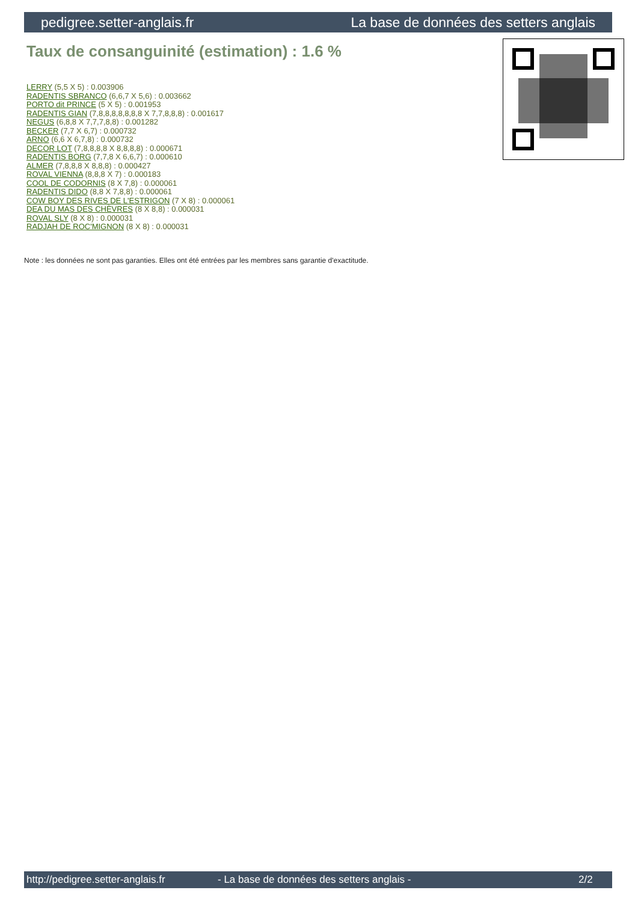pedigree.setter-anglais.fr La base de données des setters anglais
Taux de consanguinité (estimation) : 1.6 %
LERRY (5,5 X 5) : 0.003906
RADENTIS SBRANCO (6,6,7 X 5,6) : 0.003662
PORTO dit PRINCE (5 X 5) : 0.001953
RADENTIS GIAN (7,8,8,8,8,8,8,8 X 7,7,8,8,8) : 0.001617
NEGUS (6,8,8 X 7,7,7,8,8) : 0.001282
BECKER (7,7 X 6,7) : 0.000732
ARNO (6,6 X 6,7,8) : 0.000732
DECOR LOT (7,8,8,8,8 X 8,8,8,8) : 0.000671
RADENTIS BORG (7,7,8 X 6,6,7) : 0.000610
ALMER (7,8,8,8 X 8,8,8) : 0.000427
ROVAL VIENNA (8,8,8 X 7) : 0.000183
COOL DE CODORNIS (8 X 7,8) : 0.000061
RADENTIS DIDO (8,8 X 7,8,8) : 0.000061
COW BOY DES RIVES DE L'ESTRIGON (7 X 8) : 0.000061
DEA DU MAS DES CHÈVRES (8 X 8,8) : 0.000031
ROVAL SLY (8 X 8) : 0.000031
RADJAH DE ROC'MIGNON (8 X 8) : 0.000031
Note : les données ne sont pas garanties. Elles ont été entrées par les membres sans garantie d'exactitude.
http://pedigree.setter-anglais.fr - La base de données des setters anglais - 2/2